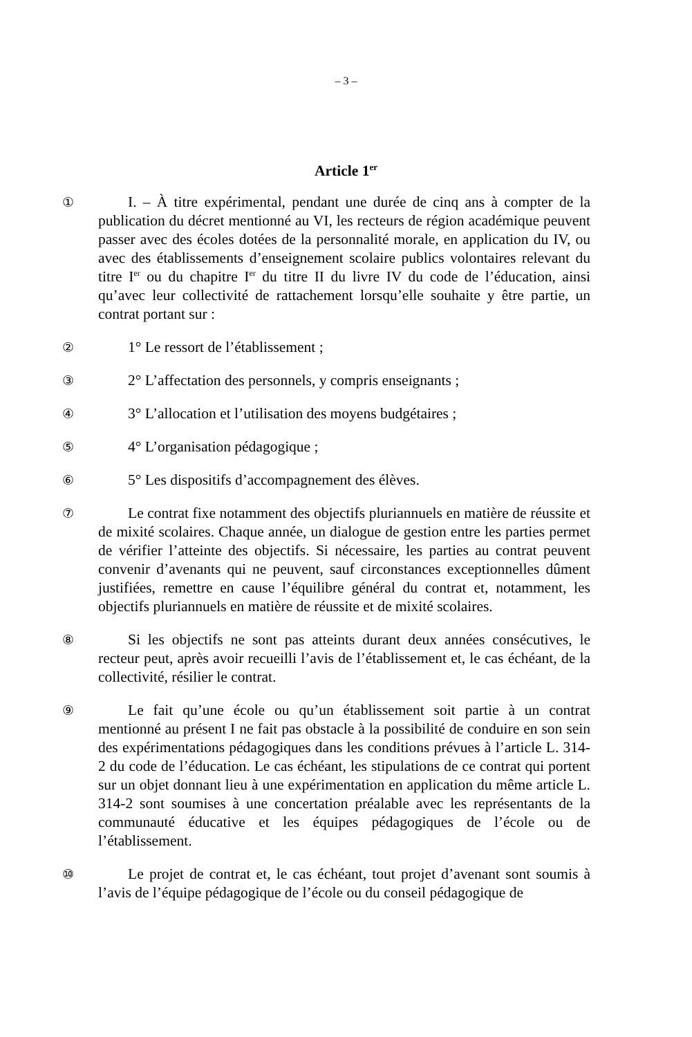– 3 –
Article 1<sup>er</sup>
① I. – À titre expérimental, pendant une durée de cinq ans à compter de la publication du décret mentionné au VI, les recteurs de région académique peuvent passer avec des écoles dotées de la personnalité morale, en application du IV, ou avec des établissements d’enseignement scolaire publics volontaires relevant du titre I<sup>er</sup> ou du chapitre I<sup>er</sup> du titre II du livre IV du code de l’éducation, ainsi qu’avec leur collectivité de rattachement lorsqu’elle souhaite y être partie, un contrat portant sur :
② 1° Le ressort de l’établissement ;
③ 2° L’affectation des personnels, y compris enseignants ;
④ 3° L’allocation et l’utilisation des moyens budgétaires ;
⑤ 4° L’organisation pédagogique ;
⑥ 5° Les dispositifs d’accompagnement des élèves.
⑦ Le contrat fixe notamment des objectifs pluriannuels en matière de réussite et de mixité scolaires. Chaque année, un dialogue de gestion entre les parties permet de vérifier l’atteinte des objectifs. Si nécessaire, les parties au contrat peuvent convenir d’avenants qui ne peuvent, sauf circonstances exceptionnelles dûment justifiées, remettre en cause l’équilibre général du contrat et, notamment, les objectifs pluriannuels en matière de réussite et de mixité scolaires.
⑧ Si les objectifs ne sont pas atteints durant deux années consécutives, le recteur peut, après avoir recueilli l’avis de l’établissement et, le cas échéant, de la collectivité, résilier le contrat.
⑨ Le fait qu’une école ou qu’un établissement soit partie à un contrat mentionné au présent I ne fait pas obstacle à la possibilité de conduire en son sein des expérimentations pédagogiques dans les conditions prévues à l’article L. 314-2 du code de l’éducation. Le cas échéant, les stipulations de ce contrat qui portent sur un objet donnant lieu à une expérimentation en application du même article L. 314-2 sont soumises à une concertation préalable avec les représentants de la communauté éducative et les équipes pédagogiques de l’école ou de l’établissement.
⑩ Le projet de contrat et, le cas échéant, tout projet d’avenant sont soumis à l’avis de l’équipe pédagogique de l’école ou du conseil pédagogique de